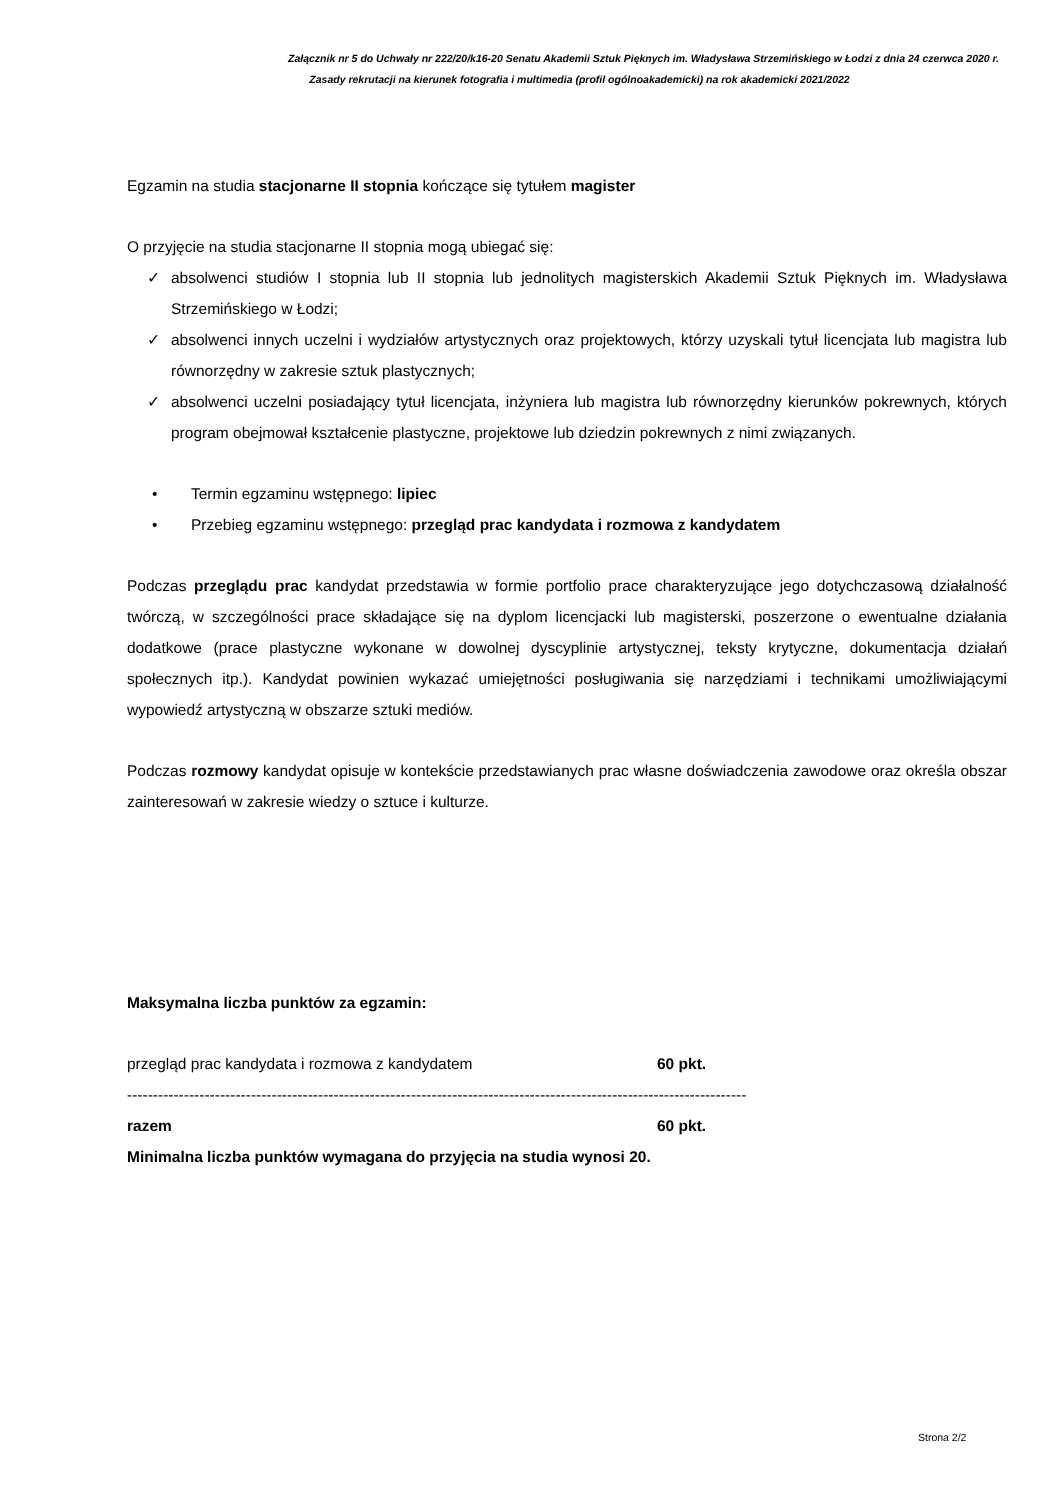Załącznik nr 5 do Uchwały nr 222/20/k16-20 Senatu Akademii Sztuk Pięknych im. Władysława Strzemińskiego w Łodzi z dnia 24 czerwca 2020 r.
Zasady rekrutacji na kierunek fotografia i multimedia (profil ogólnoakademicki) na rok akademicki 2021/2022
Egzamin na studia stacjonarne II stopnia kończące się tytułem magister
O przyjęcie na studia stacjonarne II stopnia mogą ubiegać się:
✓ absolwenci studiów I stopnia lub II stopnia lub jednolitych magisterskich Akademii Sztuk Pięknych im. Władysława Strzemińskiego w Łodzi;
✓ absolwenci innych uczelni i wydziałów artystycznych oraz projektowych, którzy uzyskali tytuł licencjata lub magistra lub równorzędny w zakresie sztuk plastycznych;
✓ absolwenci uczelni posiadający tytuł licencjata, inżyniera lub magistra lub równorzędny kierunków pokrewnych, których program obejmował kształcenie plastyczne, projektowe lub dziedzin pokrewnych z nimi związanych.
• Termin egzaminu wstępnego: lipiec
• Przebieg egzaminu wstępnego: przegląd prac kandydata i rozmowa z kandydatem
Podczas przeglądu prac kandydat przedstawia w formie portfolio prace charakteryzujące jego dotychczasową działalność twórczą, w szczególności prace składające się na dyplom licencjacki lub magisterski, poszerzone o ewentualne działania dodatkowe (prace plastyczne wykonane w dowolnej dyscyplinie artystycznej, teksty krytyczne, dokumentacja działań społecznych itp.). Kandydat powinien wykazać umiejętności posługiwania się narzędziami i technikami umożliwiającymi wypowiedź artystyczną w obszarze sztuki mediów.
Podczas rozmowy kandydat opisuje w kontekście przedstawianych prac własne doświadczenia zawodowe oraz określa obszar zainteresowań w zakresie wiedzy o sztuce i kulturze.
Maksymalna liczba punktów za egzamin:
przegląd prac kandydata i rozmowa z kandydatem 60 pkt.
------------------------------------------------------------------------------------------------------------------------
razem 60 pkt.
Minimalna liczba punktów wymagana do przyjęcia na studia wynosi 20.
Strona 2/2